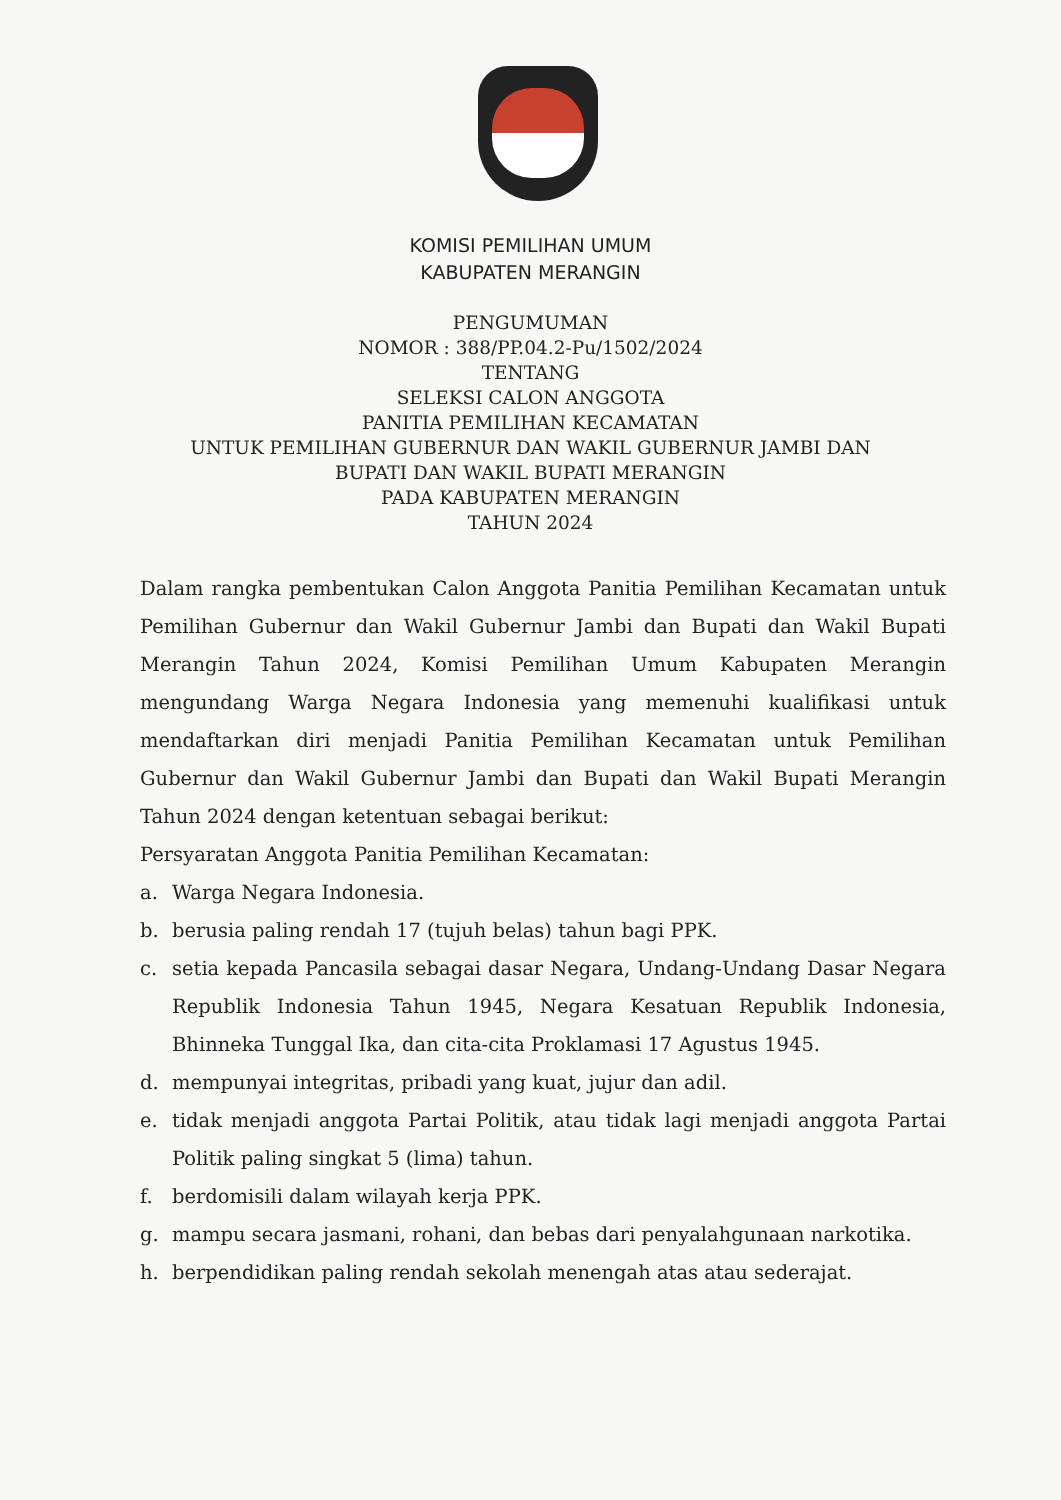KOMISI PEMILIHAN UMUM
KABUPATEN MERANGIN
PENGUMUMAN
NOMOR : 388/PP.04.2-Pu/1502/2024
TENTANG
SELEKSI CALON ANGGOTA
PANITIA PEMILIHAN KECAMATAN
UNTUK PEMILIHAN GUBERNUR DAN WAKIL GUBERNUR JAMBI DAN
BUPATI DAN WAKIL BUPATI MERANGIN
PADA KABUPATEN MERANGIN
TAHUN 2024
Dalam rangka pembentukan Calon Anggota Panitia Pemilihan Kecamatan untuk Pemilihan Gubernur dan Wakil Gubernur Jambi dan Bupati dan Wakil Bupati Merangin Tahun 2024, Komisi Pemilihan Umum Kabupaten Merangin mengundang Warga Negara Indonesia yang memenuhi kualifikasi untuk mendaftarkan diri menjadi Panitia Pemilihan Kecamatan untuk Pemilihan Gubernur dan Wakil Gubernur Jambi dan Bupati dan Wakil Bupati Merangin Tahun 2024 dengan ketentuan sebagai berikut:
Persyaratan Anggota Panitia Pemilihan Kecamatan:
a. Warga Negara Indonesia.
b. berusia paling rendah 17 (tujuh belas) tahun bagi PPK.
c. setia kepada Pancasila sebagai dasar Negara, Undang-Undang Dasar Negara Republik Indonesia Tahun 1945, Negara Kesatuan Republik Indonesia, Bhinneka Tunggal Ika, dan cita-cita Proklamasi 17 Agustus 1945.
d. mempunyai integritas, pribadi yang kuat, jujur dan adil.
e. tidak menjadi anggota Partai Politik, atau tidak lagi menjadi anggota Partai Politik paling singkat 5 (lima) tahun.
f. berdomisili dalam wilayah kerja PPK.
g. mampu secara jasmani, rohani, dan bebas dari penyalahgunaan narkotika.
h. berpendidikan paling rendah sekolah menengah atas atau sederajat.